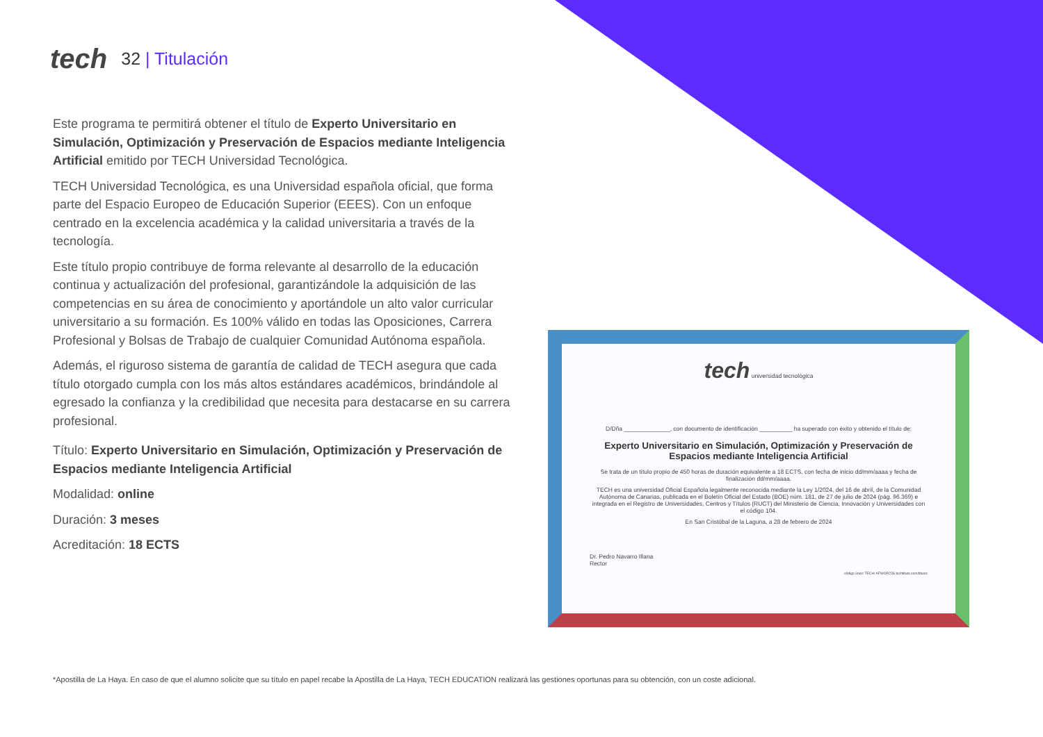tech
32 | Titulación
Este programa te permitirá obtener el título de Experto Universitario en Simulación, Optimización y Preservación de Espacios mediante Inteligencia Artificial emitido por TECH Universidad Tecnológica.
TECH Universidad Tecnológica, es una Universidad española oficial, que forma parte del Espacio Europeo de Educación Superior (EEES). Con un enfoque centrado en la excelencia académica y la calidad universitaria a través de la tecnología.
Este título propio contribuye de forma relevante al desarrollo de la educación continua y actualización del profesional, garantizándole la adquisición de las competencias en su área de conocimiento y aportándole un alto valor curricular universitario a su formación. Es 100% válido en todas las Oposiciones, Carrera Profesional y Bolsas de Trabajo de cualquier Comunidad Autónoma española.
Además, el riguroso sistema de garantía de calidad de TECH asegura que cada título otorgado cumpla con los más altos estándares académicos, brindándole al egresado la confianza y la credibilidad que necesita para destacarse en su carrera profesional.
Título: Experto Universitario en Simulación, Optimización y Preservación de Espacios mediante Inteligencia Artificial
Modalidad: online
Duración: 3 meses
Acreditación: 18 ECTS
tech universidad tecnológica
D/Dña ______________, con documento de identificación __________ ha superado con éxito y obtenido el título de:
Experto Universitario en Simulación, Optimización y Preservación de Espacios mediante Inteligencia Artificial
Se trata de un título propio de 450 horas de duración equivalente a 18 ECTS, con fecha de inicio dd/mm/aaaa y fecha de finalización dd/mm/aaaa.
TECH es una universidad Oficial Española legalmente reconocida mediante la Ley 1/2024, del 16 de abril, de la Comunidad Autónoma de Canarias, publicada en el Boletín Oficial del Estado (BOE) núm. 181, de 27 de julio de 2024 (pág. 96.369) e integrada en el Registro de Universidades, Centros y Títulos (RUCT) del Ministerio de Ciencia, Innovación y Universidades con el código 104.
En San Cristóbal de la Laguna, a 28 de febrero de 2024
Dr. Pedro Navarro Illana
Rector
código único TECH: AFWOR23S techtitute.com/titulos
*Apostilla de La Haya. En caso de que el alumno solicite que su título en papel recabe la Apostilla de La Haya, TECH EDUCATION realizará las gestiones oportunas para su obtención, con un coste adicional.